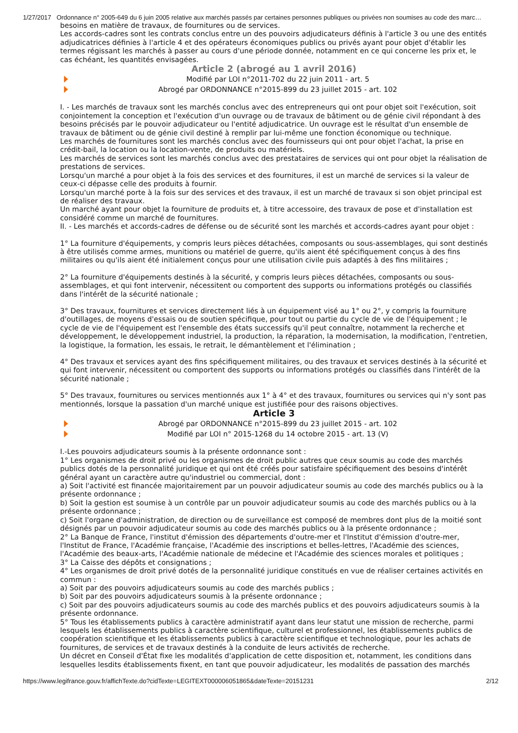1/27/2017 Ordonnance n° 2005-649 du 6 juin 2005 relative aux marchés passés par certaines personnes publiques ou privées non soumises au code des marc…
besoins en matière de travaux, de fournitures ou de services.
Les accords-cadres sont les contrats conclus entre un des pouvoirs adjudicateurs définis à l'article 3 ou une des entités adjudicatrices définies à l'article 4 et des opérateurs économiques publics ou privés ayant pour objet d'établir les termes régissant les marchés à passer au cours d'une période donnée, notamment en ce qui concerne les prix et, le cas échéant, les quantités envisagées.
Article 2 (abrogé au 1 avril 2016)
Modifié par LOI n°2011-702 du 22 juin 2011 - art. 5
Abrogé par ORDONNANCE n°2015-899 du 23 juillet 2015 - art. 102
I. - Les marchés de travaux sont les marchés conclus avec des entrepreneurs qui ont pour objet soit l'exécution, soit conjointement la conception et l'exécution d'un ouvrage ou de travaux de bâtiment ou de génie civil répondant à des besoins précisés par le pouvoir adjudicateur ou l'entité adjudicatrice. Un ouvrage est le résultat d'un ensemble de travaux de bâtiment ou de génie civil destiné à remplir par lui-même une fonction économique ou technique.
Les marchés de fournitures sont les marchés conclus avec des fournisseurs qui ont pour objet l'achat, la prise en crédit-bail, la location ou la location-vente, de produits ou matériels.
Les marchés de services sont les marchés conclus avec des prestataires de services qui ont pour objet la réalisation de prestations de services.
Lorsqu'un marché a pour objet à la fois des services et des fournitures, il est un marché de services si la valeur de ceux-ci dépasse celle des produits à fournir.
Lorsqu'un marché porte à la fois sur des services et des travaux, il est un marché de travaux si son objet principal est de réaliser des travaux.
Un marché ayant pour objet la fourniture de produits et, à titre accessoire, des travaux de pose et d'installation est considéré comme un marché de fournitures.
II. - Les marchés et accords-cadres de défense ou de sécurité sont les marchés et accords-cadres ayant pour objet :
1° La fourniture d'équipements, y compris leurs pièces détachées, composants ou sous-assemblages, qui sont destinés à être utilisés comme armes, munitions ou matériel de guerre, qu'ils aient été spécifiquement conçus à des fins militaires ou qu'ils aient été initialement conçus pour une utilisation civile puis adaptés à des fins militaires ;
2° La fourniture d'équipements destinés à la sécurité, y compris leurs pièces détachées, composants ou sous-assemblages, et qui font intervenir, nécessitent ou comportent des supports ou informations protégés ou classifiés dans l'intérêt de la sécurité nationale ;
3° Des travaux, fournitures et services directement liés à un équipement visé au 1° ou 2°, y compris la fourniture d'outillages, de moyens d'essais ou de soutien spécifique, pour tout ou partie du cycle de vie de l'équipement ; le cycle de vie de l'équipement est l'ensemble des états successifs qu'il peut connaître, notamment la recherche et développement, le développement industriel, la production, la réparation, la modernisation, la modification, l'entretien, la logistique, la formation, les essais, le retrait, le démantèlement et l'élimination ;
4° Des travaux et services ayant des fins spécifiquement militaires, ou des travaux et services destinés à la sécurité et qui font intervenir, nécessitent ou comportent des supports ou informations protégés ou classifiés dans l'intérêt de la sécurité nationale ;
5° Des travaux, fournitures ou services mentionnés aux 1° à 4° et des travaux, fournitures ou services qui n'y sont pas mentionnés, lorsque la passation d'un marché unique est justifiée pour des raisons objectives.
Article 3
Abrogé par ORDONNANCE n°2015-899 du 23 juillet 2015 - art. 102
Modifié par LOI n° 2015-1268 du 14 octobre 2015 - art. 13 (V)
I.-Les pouvoirs adjudicateurs soumis à la présente ordonnance sont :
1° Les organismes de droit privé ou les organismes de droit public autres que ceux soumis au code des marchés publics dotés de la personnalité juridique et qui ont été créés pour satisfaire spécifiquement des besoins d'intérêt général ayant un caractère autre qu'industriel ou commercial, dont :
a) Soit l'activité est financée majoritairement par un pouvoir adjudicateur soumis au code des marchés publics ou à la présente ordonnance ;
b) Soit la gestion est soumise à un contrôle par un pouvoir adjudicateur soumis au code des marchés publics ou à la présente ordonnance ;
c) Soit l'organe d'administration, de direction ou de surveillance est composé de membres dont plus de la moitié sont désignés par un pouvoir adjudicateur soumis au code des marchés publics ou à la présente ordonnance ;
2° La Banque de France, l'institut d'émission des départements d'outre-mer et l'Institut d'émission d'outre-mer, l'Institut de France, l'Académie française, l'Académie des inscriptions et belles-lettres, l'Académie des sciences, l'Académie des beaux-arts, l'Académie nationale de médecine et l'Académie des sciences morales et politiques ;
3° La Caisse des dépôts et consignations ;
4° Les organismes de droit privé dotés de la personnalité juridique constitués en vue de réaliser certaines activités en commun :
a) Soit par des pouvoirs adjudicateurs soumis au code des marchés publics ;
b) Soit par des pouvoirs adjudicateurs soumis à la présente ordonnance ;
c) Soit par des pouvoirs adjudicateurs soumis au code des marchés publics et des pouvoirs adjudicateurs soumis à la présente ordonnance.
5° Tous les établissements publics à caractère administratif ayant dans leur statut une mission de recherche, parmi lesquels les établissements publics à caractère scientifique, culturel et professionnel, les établissements publics de coopération scientifique et les établissements publics à caractère scientifique et technologique, pour les achats de fournitures, de services et de travaux destinés à la conduite de leurs activités de recherche.
Un décret en Conseil d'État fixe les modalités d'application de cette disposition et, notamment, les conditions dans lesquelles lesdits établissements fixent, en tant que pouvoir adjudicateur, les modalités de passation des marchés
https://www.legifrance.gouv.fr/affichTexte.do?cidTexte=LEGITEXT000006051865&dateTexte=20151231 2/12